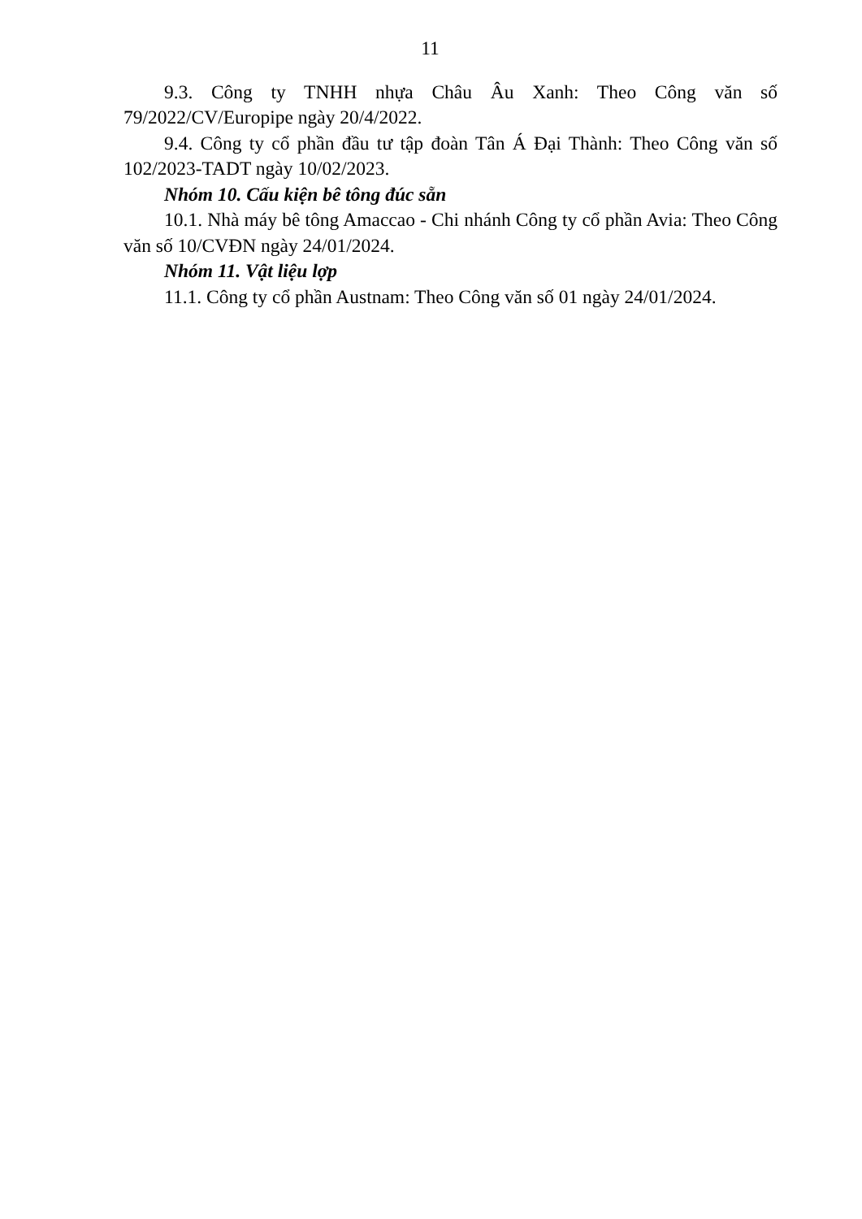11
9.3. Công ty TNHH nhựa Châu Âu Xanh: Theo Công văn số 79/2022/CV/Europipe ngày 20/4/2022.
9.4. Công ty cổ phần đầu tư tập đoàn Tân Á Đại Thành: Theo Công văn số 102/2023-TADT ngày 10/02/2023.
Nhóm 10. Cấu kiện bê tông đúc sẵn
10.1. Nhà máy bê tông Amaccao - Chi nhánh Công ty cổ phần Avia: Theo Công văn số 10/CVĐN ngày 24/01/2024.
Nhóm 11. Vật liệu lợp
11.1. Công ty cổ phần Austnam: Theo Công văn số 01 ngày 24/01/2024.